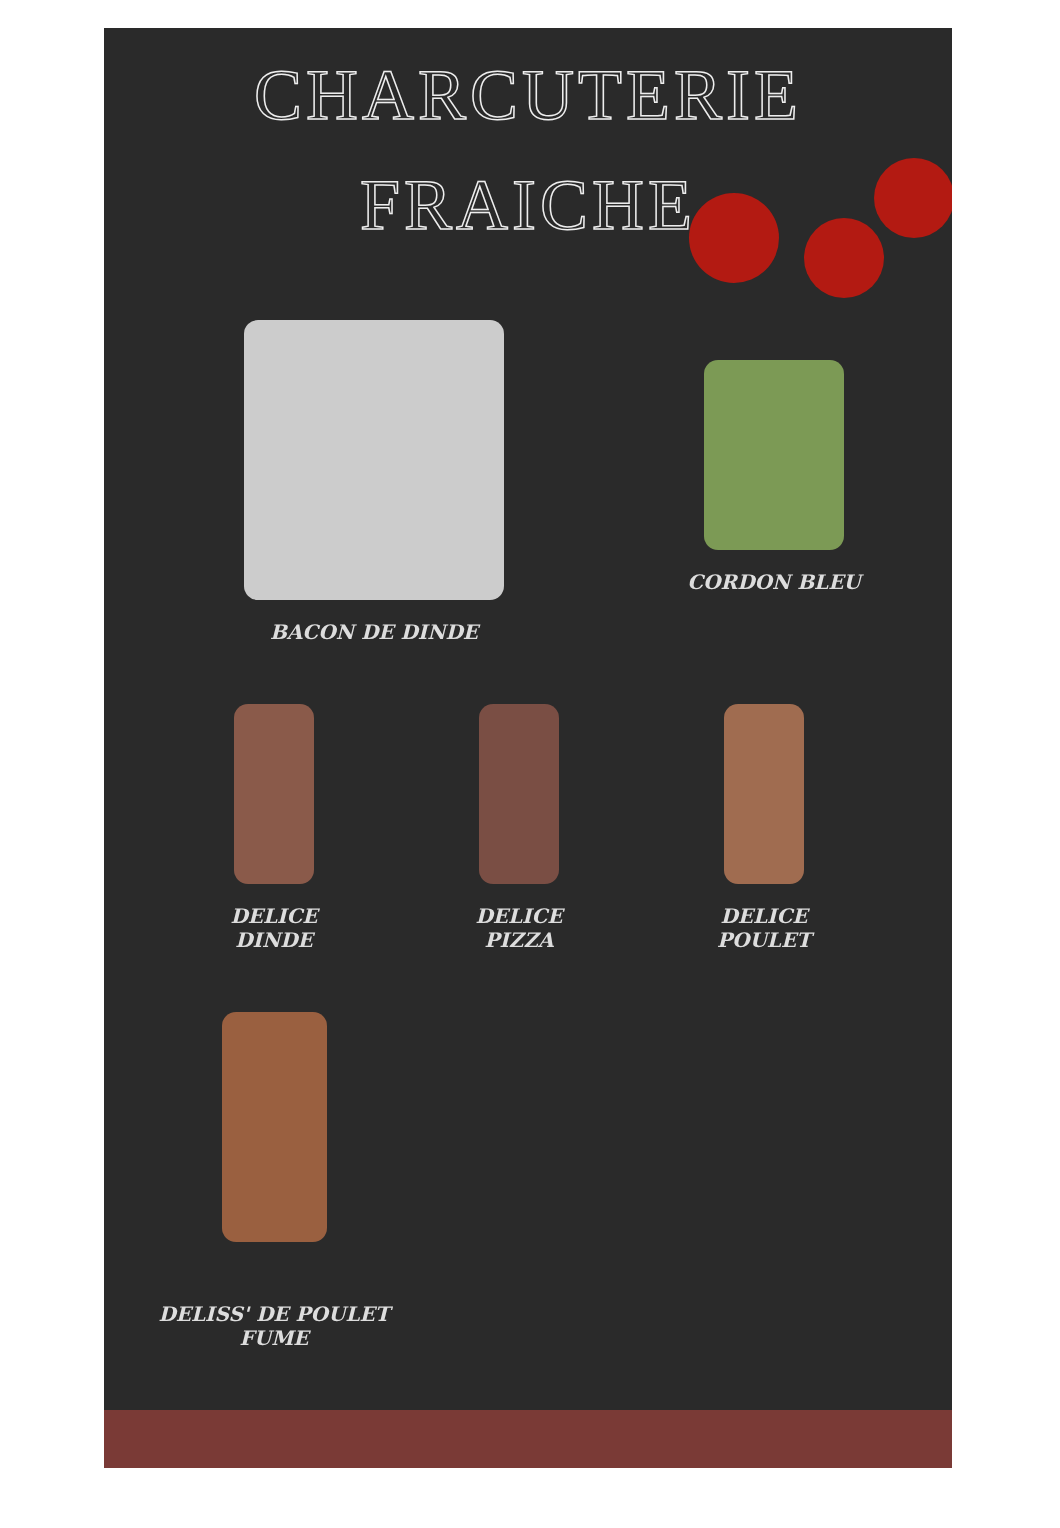CHARCUTERIE
FRAICHE
BACON DE DINDE CORDON BLEU
DELICE
DINDE
DELICE
PIZZA
DELICE
POULET
DELISS' DE POULET
FUME